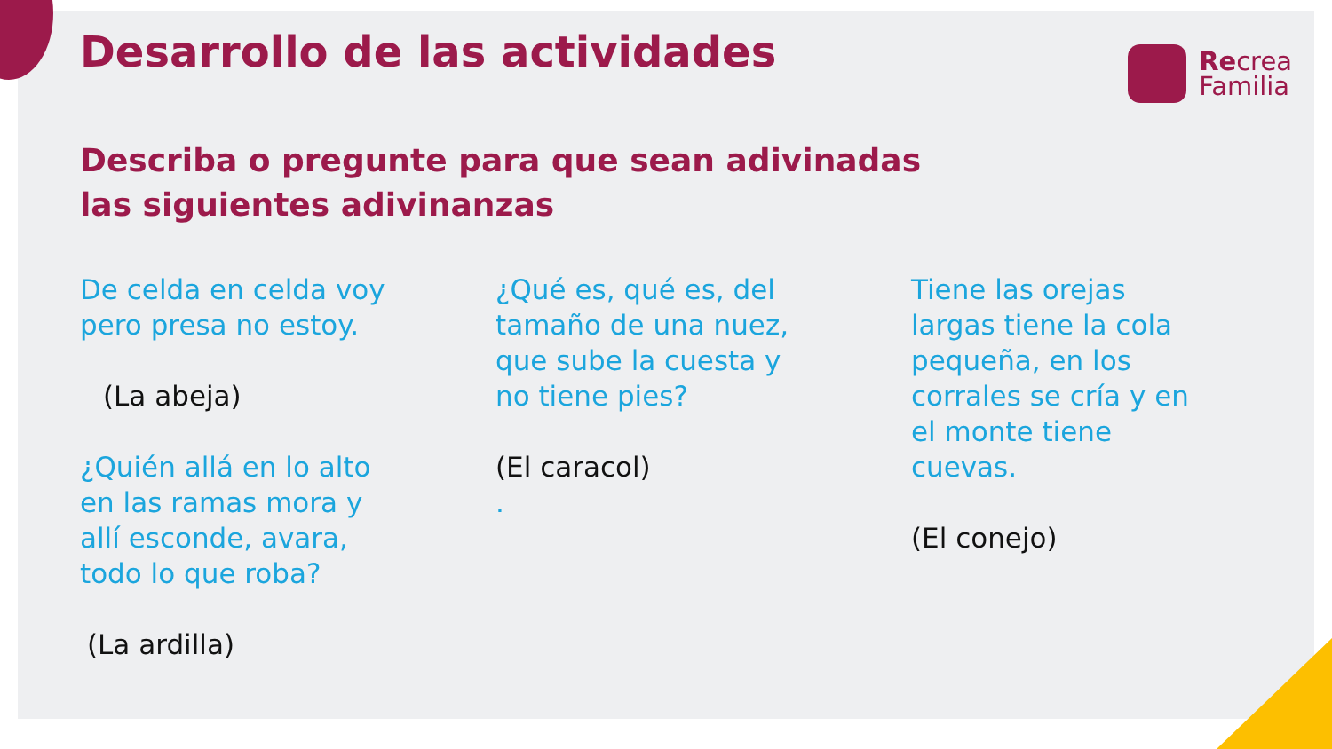Recrea
Familia
Desarrollo de las actividades
Describa o pregunte para que sean adivinadas
las siguientes adivinanzas
De celda en celda voy
pero presa no estoy.
(La abeja)
¿Quién allá en lo alto
en las ramas mora y
allí esconde, avara,
todo lo que roba?
(La ardilla)
¿Qué es, qué es, del
tamaño de una nuez,
que sube la cuesta y
no tiene pies?
(El caracol)
.
Tiene las orejas
largas tiene la cola
pequeña, en los
corrales se cría y en
el monte tiene
cuevas.
(El conejo)